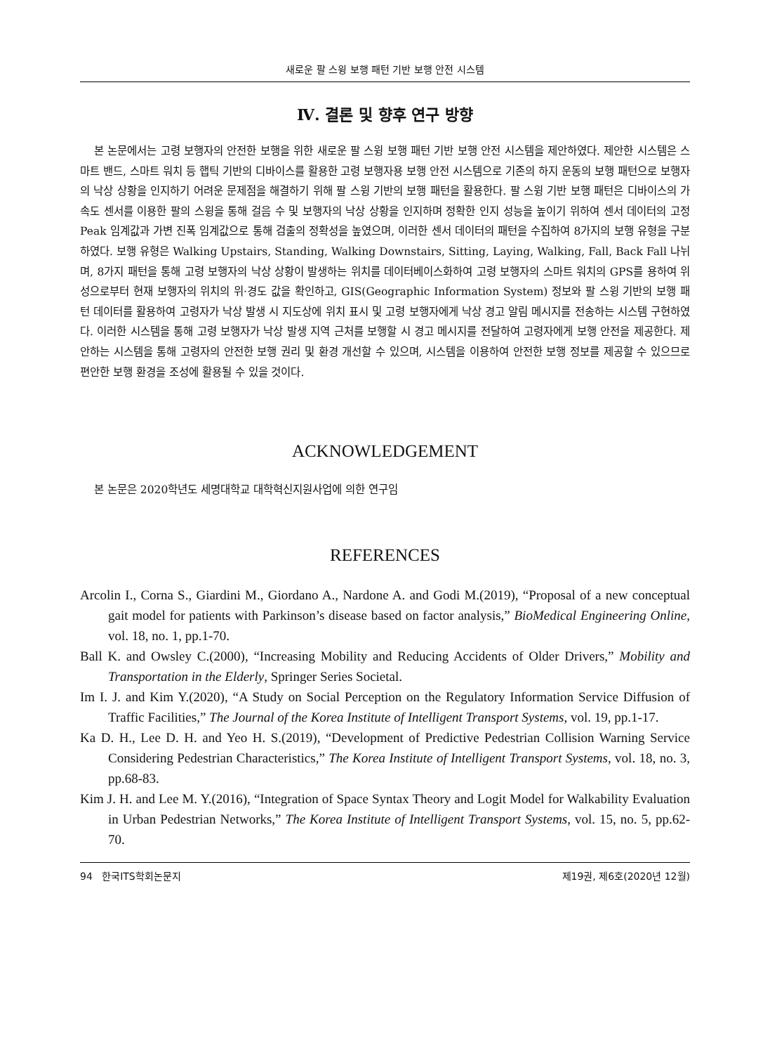새로운 팔 스윙 보행 패턴 기반 보행 안전 시스템
Ⅳ. 결론 및 향후 연구 방향
본 논문에서는 고령 보행자의 안전한 보행을 위한 새로운 팔 스윙 보행 패턴 기반 보행 안전 시스템을 제안하였다. 제안한 시스템은 스마트 밴드, 스마트 워치 등 햅틱 기반의 디바이스를 활용한 고령 보행자용 보행 안전 시스템으로 기존의 하지 운동의 보행 패턴으로 보행자의 낙상 상황을 인지하기 어려운 문제점을 해결하기 위해 팔 스윙 기반의 보행 패턴을 활용한다. 팔 스윙 기반 보행 패턴은 디바이스의 가속도 센서를 이용한 팔의 스윙을 통해 걸음 수 및 보행자의 낙상 상황을 인지하며 정확한 인지 성능을 높이기 위하여 센서 데이터의 고정 Peak 임계값과 가변 진폭 임계값으로 통해 검출의 정확성을 높였으며, 이러한 센서 데이터의 패턴을 수집하여 8가지의 보행 유형을 구분하였다. 보행 유형은 Walking Upstairs, Standing, Walking Downstairs, Sitting, Laying, Walking, Fall, Back Fall 나뉘며, 8가지 패턴을 통해 고령 보행자의 낙상 상황이 발생하는 위치를 데이터베이스화하여 고령 보행자의 스마트 워치의 GPS를 용하여 위성으로부터 현재 보행자의 위치의 위·경도 값을 확인하고, GIS(Geographic Information System) 정보와 팔 스윙 기반의 보행 패턴 데이터를 활용하여 고령자가 낙상 발생 시 지도상에 위치 표시 및 고령 보행자에게 낙상 경고 알림 메시지를 전송하는 시스템 구현하였다. 이러한 시스템을 통해 고령 보행자가 낙상 발생 지역 근처를 보행할 시 경고 메시지를 전달하여 고령자에게 보행 안전을 제공한다. 제안하는 시스템을 통해 고령자의 안전한 보행 권리 및 환경 개선할 수 있으며, 시스템을 이용하여 안전한 보행 정보를 제공할 수 있으므로 편안한 보행 환경을 조성에 활용될 수 있을 것이다.
ACKNOWLEDGEMENT
본 논문은 2020학년도 세명대학교 대학혁신지원사업에 의한 연구임
REFERENCES
Arcolin I., Corna S., Giardini M., Giordano A., Nardone A. and Godi M.(2019), “Proposal of a new conceptual gait model for patients with Parkinson’s disease based on factor analysis,” BioMedical Engineering Online, vol. 18, no. 1, pp.1-70.
Ball K. and Owsley C.(2000), “Increasing Mobility and Reducing Accidents of Older Drivers,” Mobility and Transportation in the Elderly, Springer Series Societal.
Im I. J. and Kim Y.(2020), “A Study on Social Perception on the Regulatory Information Service Diffusion of Traffic Facilities,” The Journal of the Korea Institute of Intelligent Transport Systems, vol. 19, pp.1-17.
Ka D. H., Lee D. H. and Yeo H. S.(2019), “Development of Predictive Pedestrian Collision Warning Service Considering Pedestrian Characteristics,” The Korea Institute of Intelligent Transport Systems, vol. 18, no. 3, pp.68-83.
Kim J. H. and Lee M. Y.(2016), “Integration of Space Syntax Theory and Logit Model for Walkability Evaluation in Urban Pedestrian Networks,” The Korea Institute of Intelligent Transport Systems, vol. 15, no. 5, pp.62-70.
94 한국ITS학회논문지 제19권, 제6호(2020년 12월)